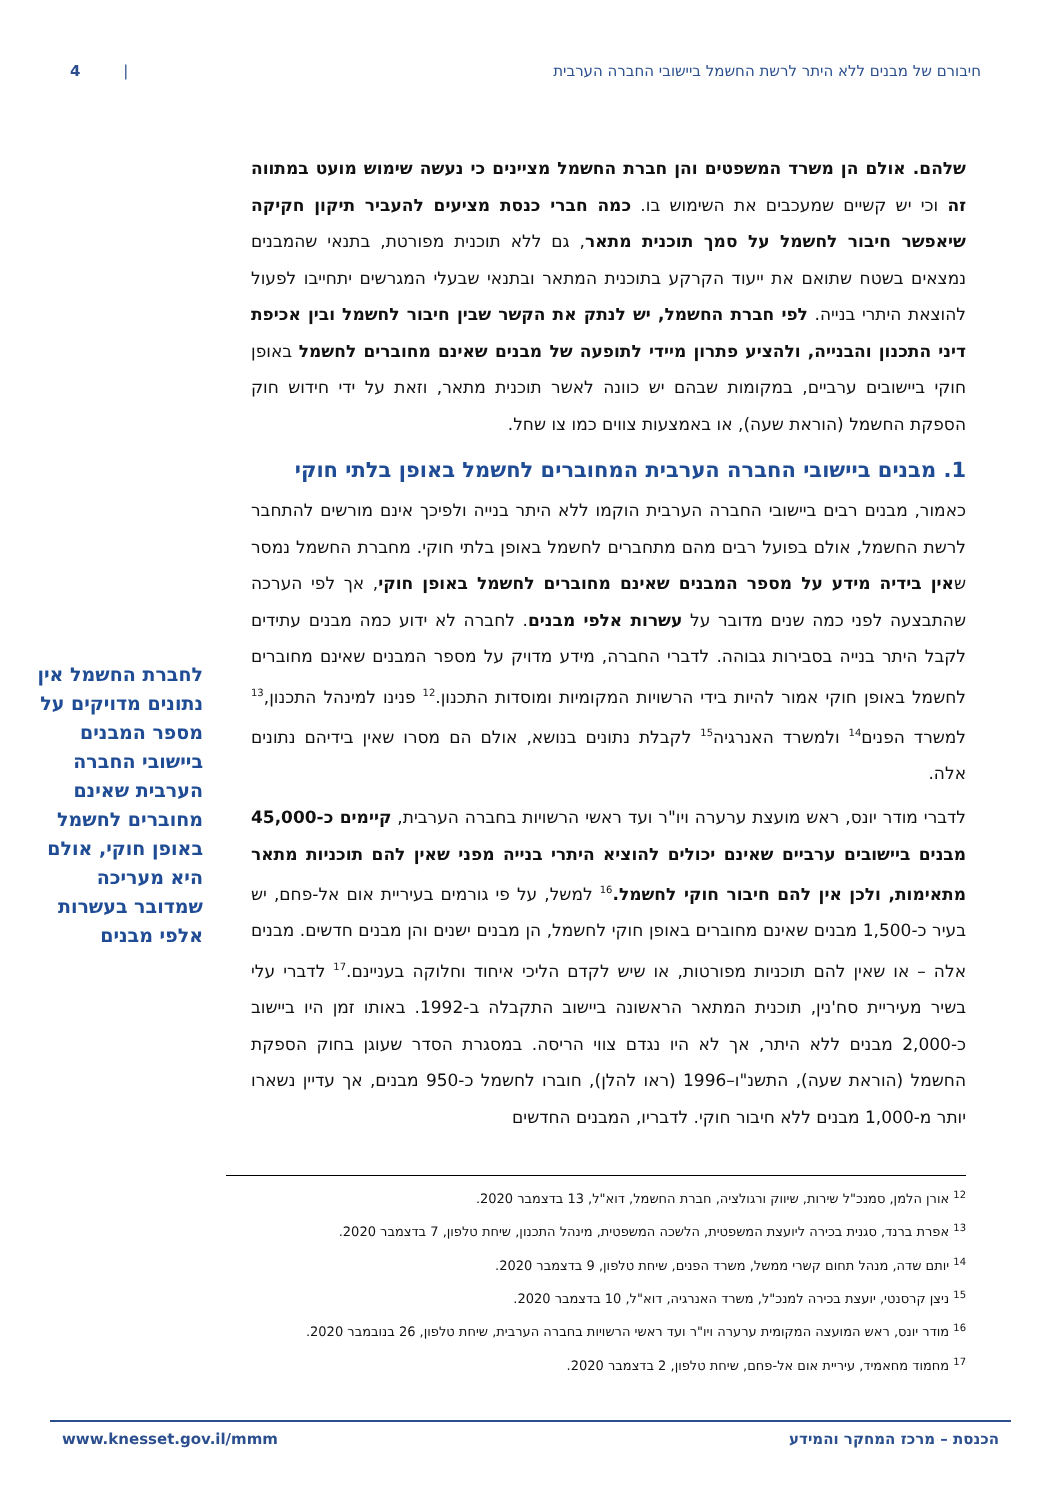חיבורם של מבנים ללא היתר לרשת החשמל ביישובי החברה הערבית | 4
שלהם. אולם הן משרד המשפטים והן חברת החשמל מציינים כי נעשה שימוש מועט במתווה זה וכי יש קשיים שמעכבים את השימוש בו. כמה חברי כנסת מציעים להעביר תיקון חקיקה שיאפשר חיבור לחשמל על סמך תוכנית מתאר, גם ללא תוכנית מפורטת, בתנאי שהמבנים נמצאים בשטח שתואם את ייעוד הקרקע בתוכנית המתאר ובתנאי שבעלי המגרשים יתחייבו לפעול להוצאת היתרי בנייה. לפי חברת החשמל, יש לנתק את הקשר שבין חיבור לחשמל ובין אכיפת דיני התכנון והבנייה, ולהציע פתרון מיידי לתופעה של מבנים שאינם מחוברים לחשמל באופן חוקי ביישובים ערביים, במקומות שבהם יש כוונה לאשר תוכנית מתאר, וזאת על ידי חידוש חוק הספקת החשמל (הוראת שעה), או באמצעות צווים כמו צו שחל.
1. מבנים ביישובי החברה הערבית המחוברים לחשמל באופן בלתי חוקי
כאמור, מבנים רבים ביישובי החברה הערבית הוקמו ללא היתר בנייה ולפיכך אינם מורשים להתחבר לרשת החשמל, אולם בפועל רבים מהם מתחברים לחשמל באופן בלתי חוקי. מחברת החשמל נמסר שאין בידיה מידע על מספר המבנים שאינם מחוברים לחשמל באופן חוקי, אך לפי הערכה שהתבצעה לפני כמה שנים מדובר על עשרות אלפי מבנים. לחברה לא ידוע כמה מבנים עתידים לקבל היתר בנייה בסבירות גבוהה. לדברי החברה, מידע מדויק על מספר המבנים שאינם מחוברים לחשמל באופן חוקי אמור להיות בידי הרשויות המקומיות ומוסדות התכנון.<sup>12</sup> פנינו למינהל התכנון,<sup>13</sup> למשרד הפנים<sup>14</sup> ולמשרד האנרגיה<sup>15</sup> לקבלת נתונים בנושא, אולם הם מסרו שאין בידיהם נתונים אלה.
לדברי מודר יונס, ראש מועצת ערערה ויו"ר ועד ראשי הרשויות בחברה הערבית, קיימים כ-45,000 מבנים ביישובים ערביים שאינם יכולים להוציא היתרי בנייה מפני שאין להם תוכניות מתאר מתאימות, ולכן אין להם חיבור חוקי לחשמל.<sup>16</sup> למשל, על פי גורמים בעיריית אום אל-פחם, יש בעיר כ-1,500 מבנים שאינם מחוברים באופן חוקי לחשמל, הן מבנים ישנים והן מבנים חדשים. מבנים אלה – או שאין להם תוכניות מפורטות, או שיש לקדם הליכי איחוד וחלוקה בעניינם.<sup>17</sup> לדברי עלי בשיר מעיריית סח'נין, תוכנית המתאר הראשונה ביישוב התקבלה ב-1992. באותו זמן היו ביישוב כ-2,000 מבנים ללא היתר, אך לא היו נגדם צווי הריסה. במסגרת הסדר שעוגן בחוק הספקת החשמל (הוראת שעה), התשנ"ו–1996 (ראו להלן), חוברו לחשמל כ-950 מבנים, אך עדיין נשארו יותר מ-1,000 מבנים ללא חיבור חוקי. לדבריו, המבנים החדשים
לחברת החשמל אין נתונים מדויקים על מספר המבנים ביישובי החברה הערבית שאינם מחוברים לחשמל באופן חוקי, אולם היא מעריכה שמדובר בעשרות אלפי מבנים
<sup>12</sup> אורן הלמן, סמנכ"ל שירות, שיווק ורגולציה, חברת החשמל, דוא"ל, 13 בדצמבר 2020.
<sup>13</sup> אפרת ברנד, סגנית בכירה ליועצת המשפטית, הלשכה המשפטית, מינהל התכנון, שיחת טלפון, 7 בדצמבר 2020.
<sup>14</sup> יותם שדה, מנהל תחום קשרי ממשל, משרד הפנים, שיחת טלפון, 9 בדצמבר 2020.
<sup>15</sup> ניצן קרסנטי, יועצת בכירה למנכ"ל, משרד האנרגיה, דוא"ל, 10 בדצמבר 2020.
<sup>16</sup> מודר יונס, ראש המועצה המקומית ערערה ויו"ר ועד ראשי הרשויות בחברה הערבית, שיחת טלפון, 26 בנובמבר 2020.
<sup>17</sup> מחמוד מחאמיד, עיריית אום אל-פחם, שיחת טלפון, 2 בדצמבר 2020.
הכנסת – מרכז המחקר והמידע www.knesset.gov.il/mmm